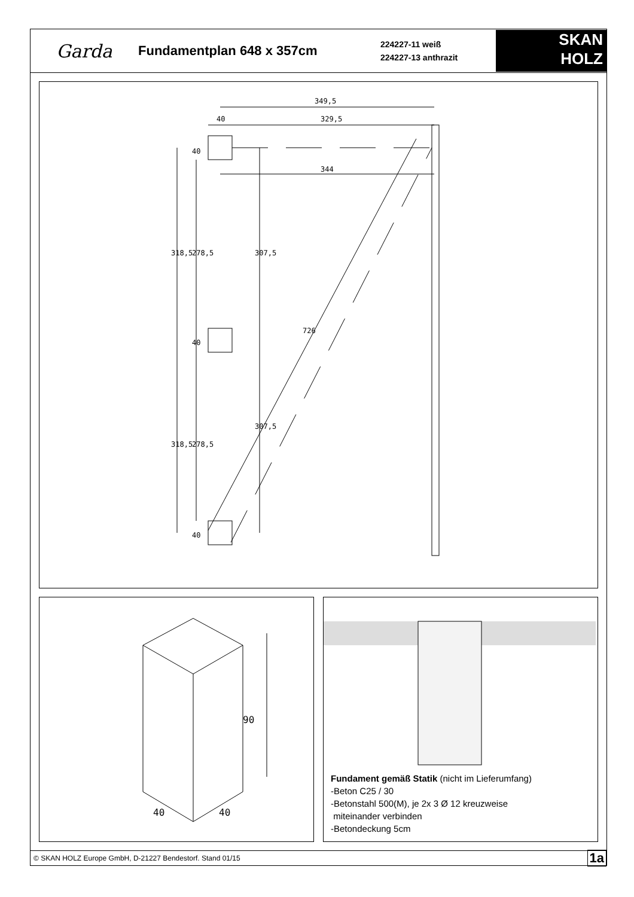Garda
Fundamentplan 648 x 357cm
224227-11 weiß
224227-13 anthrazit
SKAN
HOLZ
349,5
40
329,5
344
318,5
278,5
307,5
318,5
278,5
307,5
726
40
40
40
90
40
40
Fundament gemäß Statik (nicht im Lieferumfang)
-Beton C25 / 30
-Betonstahl 500(M), je 2x 3 Ø 12 kreuzweise
miteinander verbinden
-Betondeckung 5cm
© SKAN HOLZ Europe GmbH, D-21227 Bendestorf. Stand 01/15 1a